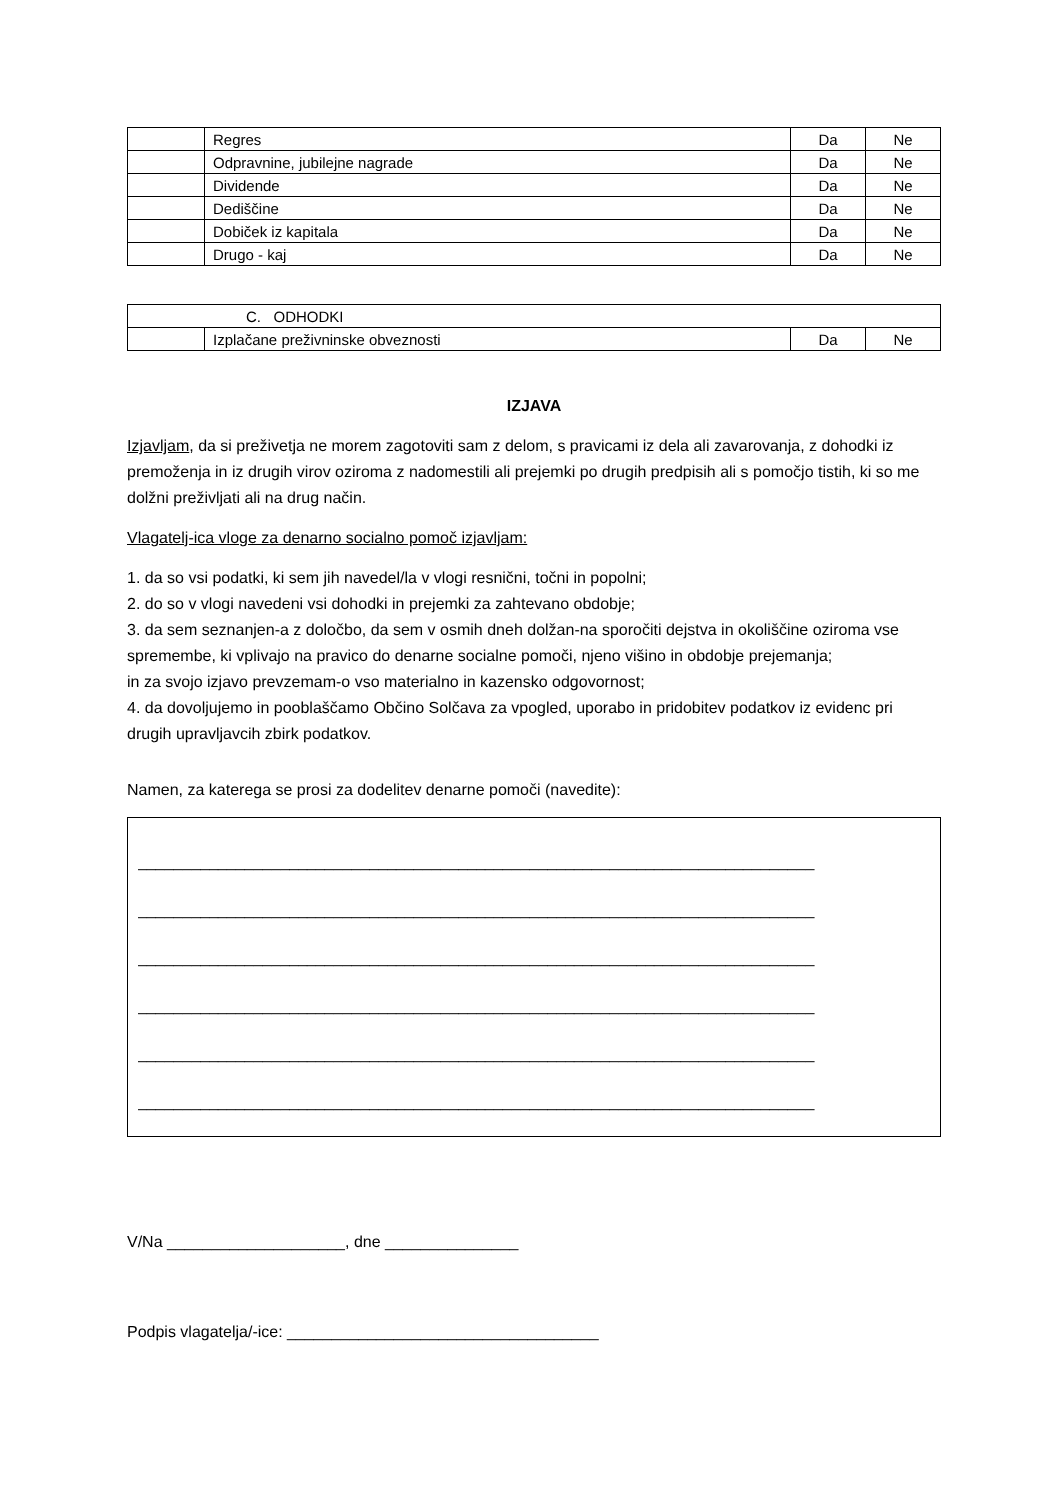| | Regres | Da | Ne |
| | Odpravnine, jubilejne nagrade | Da | Ne |
| | Dividende | Da | Ne |
| | Dediščine | Da | Ne |
| | Dobiček iz kapitala | Da | Ne |
| | Drugo - kaj | Da | Ne |
| C. ODHODKI | | | |
| | Izplačane preživninske obveznosti | Da | Ne |
IZJAVA
Izjavljam, da si preživetja ne morem zagotoviti sam z delom, s pravicami iz dela ali zavarovanja, z dohodki iz premoženja in iz drugih virov oziroma z nadomestili ali prejemki po drugih predpisih ali s pomočjo tistih, ki so me dolžni preživljati ali na drug način.
Vlagatelj-ica vloge za denarno socialno pomoč izjavljam:
1. da so vsi podatki, ki sem jih navedel/la v vlogi resnični, točni in popolni;
2. do so v vlogi navedeni vsi dohodki in prejemki za zahtevano obdobje;
3. da sem seznanjen-a z določbo, da sem v osmih dneh dolžan-na sporočiti dejstva in okoliščine oziroma vse spremembe, ki vplivajo na pravico do denarne socialne pomoči, njeno višino in obdobje prejemanja;
in za svojo izjavo prevzemam-o vso materialno in kazensko odgovornost;
4. da dovoljujemo in pooblaščamo Občino Solčava za vpogled, uporabo in pridobitev podatkov iz evidenc pri drugih upravljavcih zbirk podatkov.
Namen, za katerega se prosi za dodelitev denarne pomoči (navedite):
____________________________________________________________________________
____________________________________________________________________________
____________________________________________________________________________
____________________________________________________________________________
____________________________________________________________________________
____________________________________________________________________________
V/Na ____________________, dne _______________
Podpis vlagatelja/-ice: ___________________________________